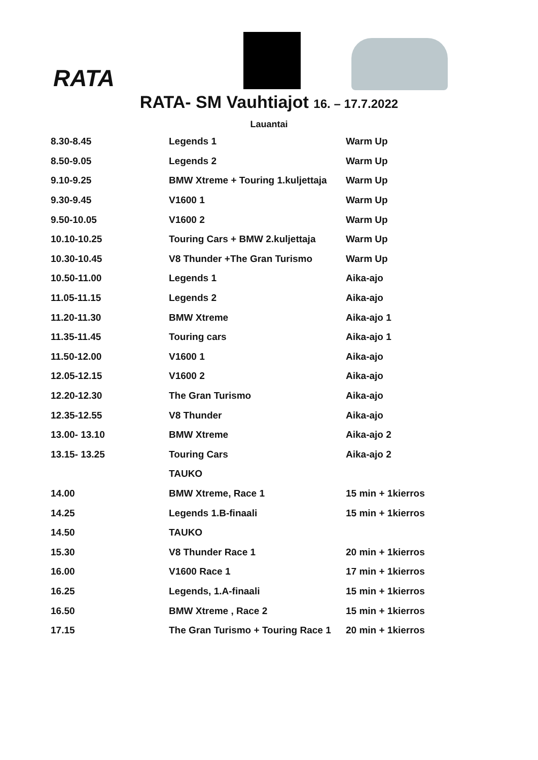RATA
.
RATA- SM Vauhtiajot 16. – 17.7.2022
Lauantai
| 8.30-8.45 | Legends 1 | Warm Up |
| 8.50-9.05 | Legends 2 | Warm Up |
| 9.10-9.25 | BMW Xtreme + Touring 1.kuljettaja | Warm Up |
| 9.30-9.45 | V1600 1 | Warm Up |
| 9.50-10.05 | V1600 2 | Warm Up |
| 10.10-10.25 | Touring Cars + BMW 2.kuljettaja | Warm Up |
| 10.30-10.45 | V8 Thunder +The Gran Turismo | Warm Up |
| 10.50-11.00 | Legends 1 | Aika-ajo |
| 11.05-11.15 | Legends 2 | Aika-ajo |
| 11.20-11.30 | BMW Xtreme | Aika-ajo 1 |
| 11.35-11.45 | Touring cars | Aika-ajo 1 |
| 11.50-12.00 | V1600 1 | Aika-ajo |
| 12.05-12.15 | V1600 2 | Aika-ajo |
| 12.20-12.30 | The Gran Turismo | Aika-ajo |
| 12.35-12.55 | V8 Thunder | Aika-ajo |
| 13.00- 13.10 | BMW Xtreme | Aika-ajo 2 |
| 13.15- 13.25 | Touring Cars | Aika-ajo 2 |
| | TAUKO | |
| 14.00 | BMW Xtreme, Race 1 | 15 min + 1kierros |
| 14.25 | Legends 1.B-finaali | 15 min + 1kierros |
| 14.50 | TAUKO | |
| 15.30 | V8 Thunder Race 1 | 20 min + 1kierros |
| 16.00 | V1600 Race 1 | 17 min + 1kierros |
| 16.25 | Legends, 1.A-finaali | 15 min + 1kierros |
| 16.50 | BMW Xtreme , Race 2 | 15 min + 1kierros |
| 17.15 | The Gran Turismo + Touring Race 1 | 20 min + 1kierros |